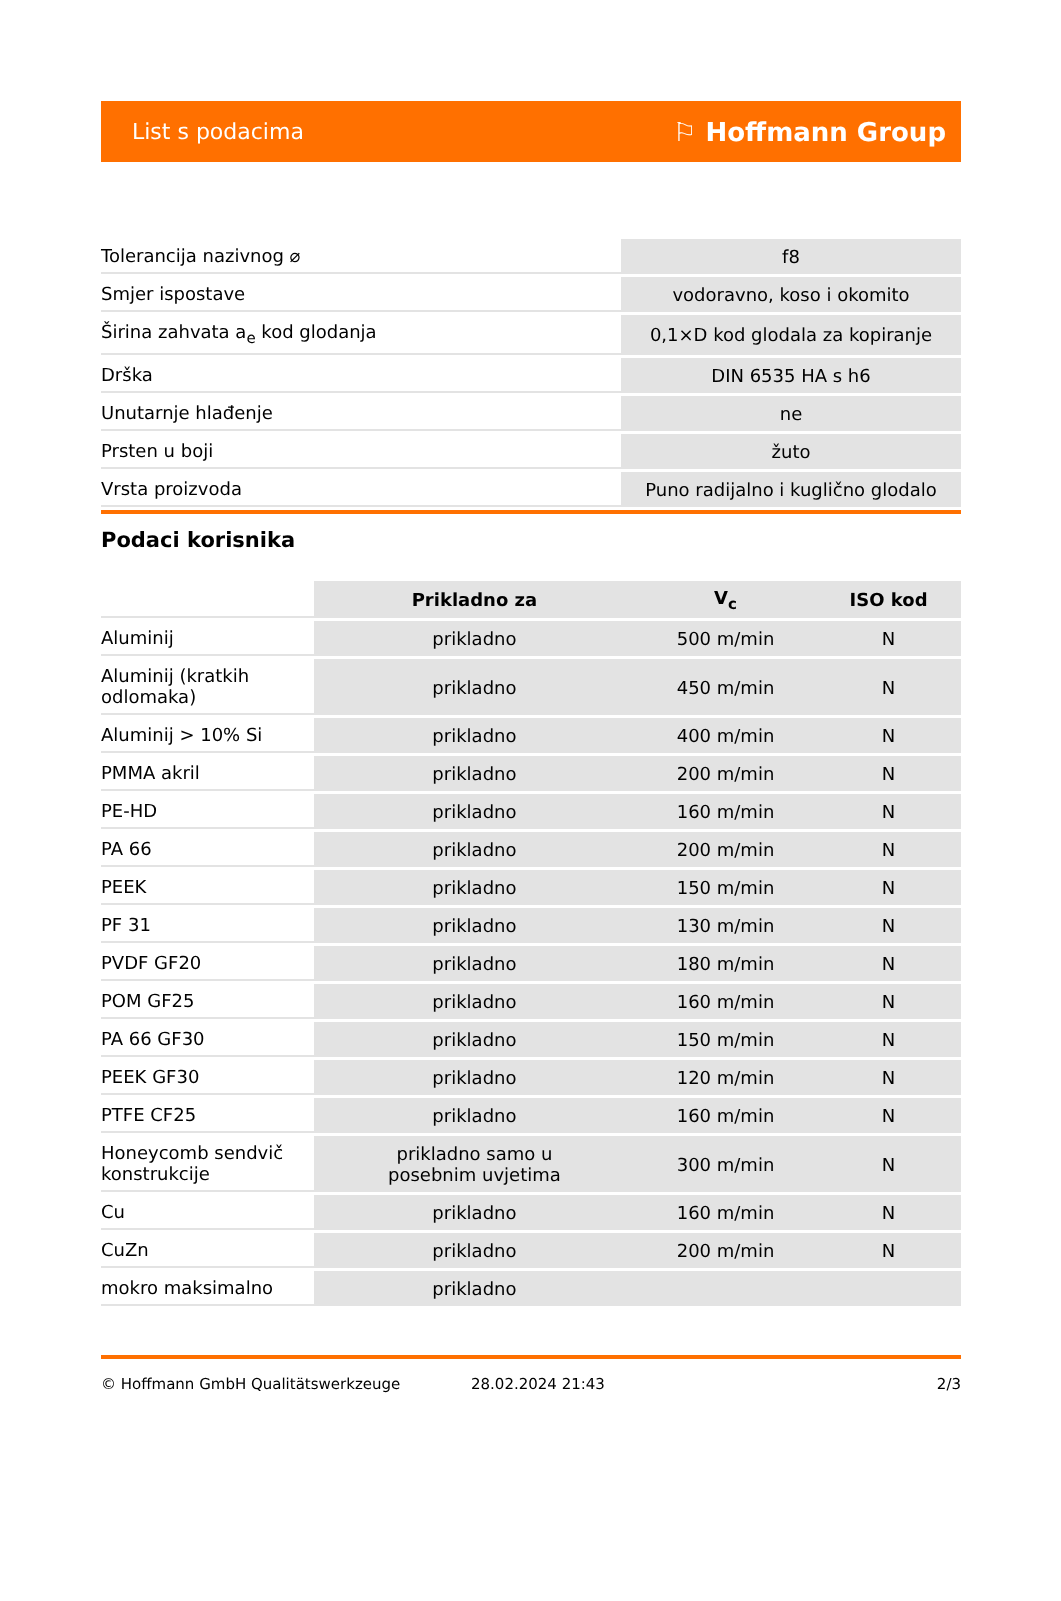List s podacima ⚐ Hoffmann Group
| Tolerancija nazivnog ⌀ | f8 |
| Smjer ispostave | vodoravno, koso i okomito |
| Širina zahvata a<sub>e</sub> kod glodanja | 0,1×D kod glodala za kopiranje |
| Drška | DIN 6535 HA s h6 |
| Unutarnje hlađenje | ne |
| Prsten u boji | žuto |
| Vrsta proizvoda | Puno radijalno i kuglično glodalo |
Podaci korisnika
| | Prikladno za | V<sub>c</sub> | ISO kod |
| Aluminij | prikladno | 500 m/min | N |
| Aluminij (kratkih odlomaka) | prikladno | 450 m/min | N |
| Aluminij > 10% Si | prikladno | 400 m/min | N |
| PMMA akril | prikladno | 200 m/min | N |
| PE-HD | prikladno | 160 m/min | N |
| PA 66 | prikladno | 200 m/min | N |
| PEEK | prikladno | 150 m/min | N |
| PF 31 | prikladno | 130 m/min | N |
| PVDF GF20 | prikladno | 180 m/min | N |
| POM GF25 | prikladno | 160 m/min | N |
| PA 66 GF30 | prikladno | 150 m/min | N |
| PEEK GF30 | prikladno | 120 m/min | N |
| PTFE CF25 | prikladno | 160 m/min | N |
| Honeycomb sendvič konstrukcije | prikladno samo u posebnim uvjetima | 300 m/min | N |
| Cu | prikladno | 160 m/min | N |
| CuZn | prikladno | 200 m/min | N |
| mokro maksimalno | prikladno | | |
© Hoffmann GmbH Qualitätswerkzeuge 28.02.2024 21:43 2/3